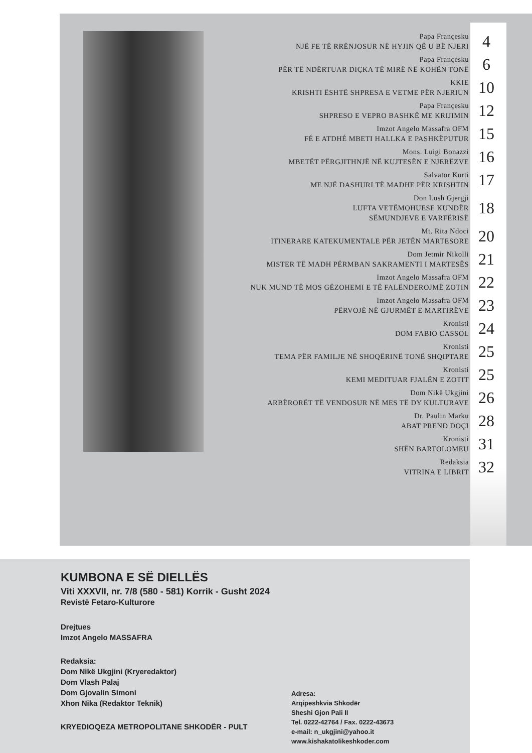Papa Françesku
NJË FE TË RRËNJOSUR NË HYJIN QË U BË NJERI
4
Papa Françesku
PËR TË NDËRTUAR DIÇKA TË MIRË NË KOHËN TONË
6
KKIE
KRISHTI ËSHTË SHPRESA E VETME PËR NJERIUN
10
Papa Françesku
SHPRESO E VEPRO BASHKË ME KRIJIMIN
12
Imzot Angelo Massafra OFM
FÉ E ATDHÉ MBETI HALLKA E PASHKËPUTUR
15
Mons. Luigi Bonazzi
MBETËT PËRGJITHNJË NË KUJTESËN E NJERËZVE
16
Salvator Kurti
ME NJË DASHURI TË MADHE PËR KRISHTIN
17
Don Lush Gjergji
LUFTA VETËMOHUESE KUNDËR
SËMUNDJEVE E VARFËRISË
18
Mt. Rita Ndoci
ITINERARE KATEKUMENTALE PËR JETËN MARTESORE
20
Dom Jetmir Nikolli
MISTER TË MADH PËRMBAN SAKRAMENTI I MARTESËS
21
Imzot Angelo Massafra OFM
NUK MUND TË MOS GËZOHEMI E TË FALËNDEROJMË ZOTIN
22
Imzot Angelo Massafra OFM
PËRVOJË NË GJURMËT E MARTIRËVE
23
Kronisti
DOM FABIO CASSOL
24
Kronisti
TEMA PËR FAMILJE NË SHOQËRINË TONË SHQIPTARE
25
Kronisti
KEMI MEDITUAR FJALËN E ZOTIT
25
Dom Nikë Ukgjini
ARBËRORËT TË VENDOSUR NË MES TË DY KULTURAVE
26
Dr. Paulin Marku
ABAT PREND DOÇI
28
Kronisti
SHËN BARTOLOMEU
31
Redaksia
VITRINA E LIBRIT
32
KUMBONA E SË DIELLËS
Viti XXXVII, nr. 7/8 (580 - 581) Korrik - Gusht 2024
Revistë Fetaro-Kulturore
Drejtues
Imzot Angelo MASSAFRA
Redaksia:
Dom Nikë Ukgjini (Kryeredaktor)
Dom Vlash Palaj
Dom Gjovalin Simoni
Xhon Nika (Redaktor Teknik)
KRYEDIOQEZA METROPOLITANE SHKODËR - PULT
Adresa:
Arqipeshkvia Shkodër
Sheshi Gjon Pali II
Tel. 0222-42764 / Fax. 0222-43673
e-mail: n_ukgjini@yahoo.it
www.kishakatolikeshkoder.com